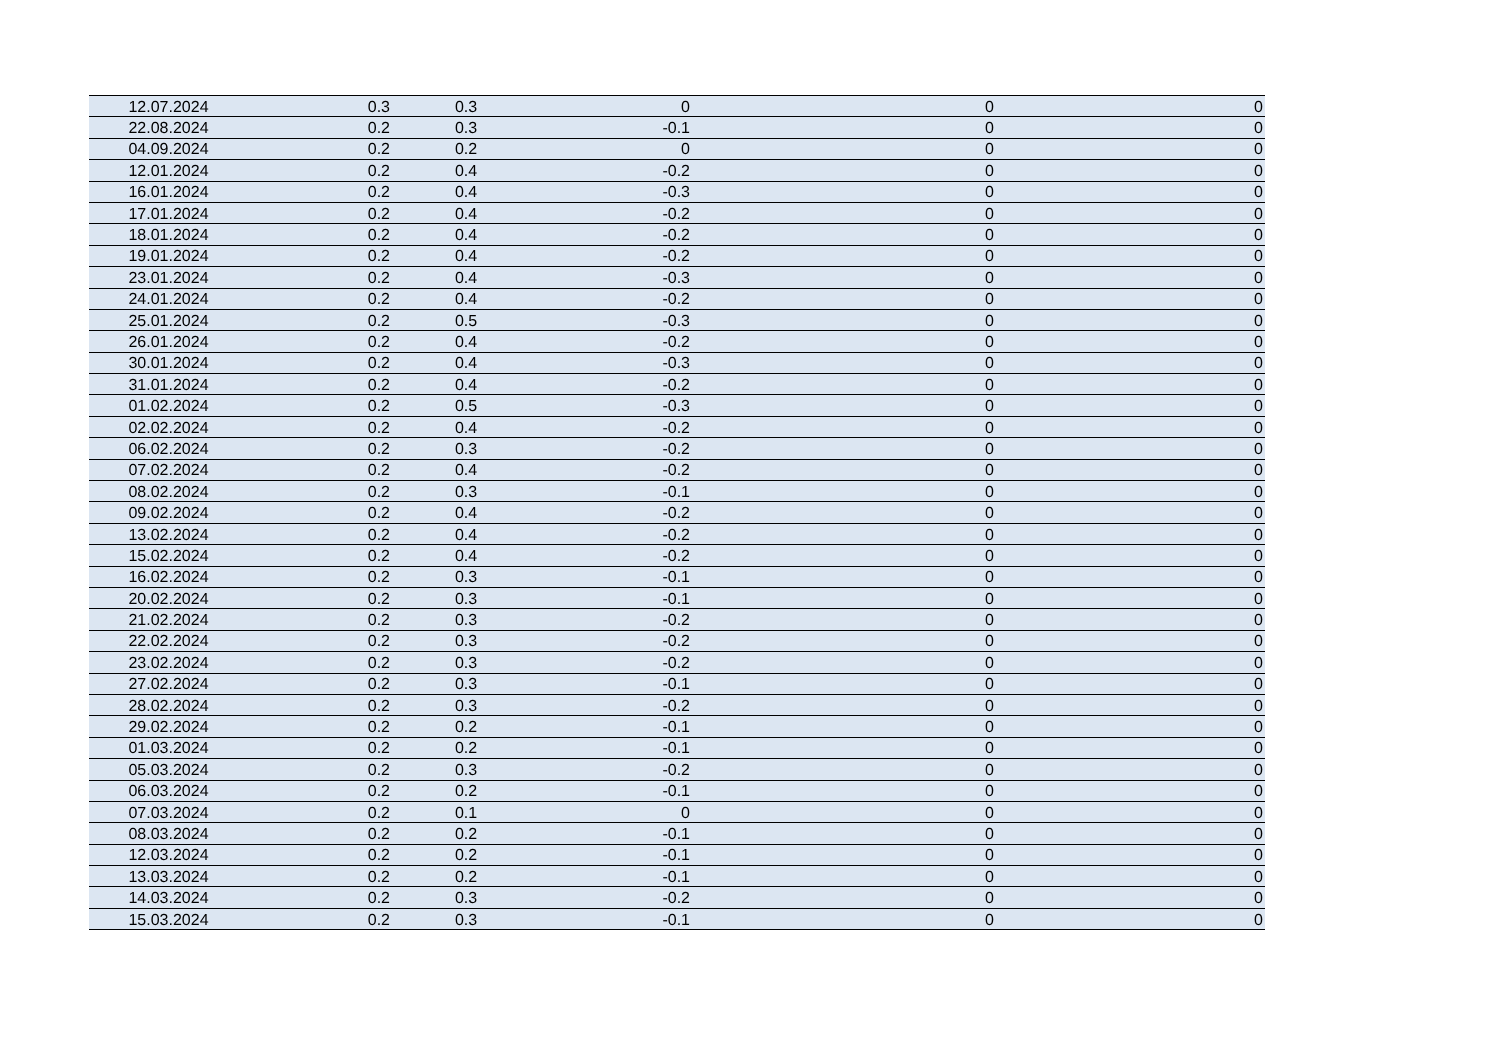| 12.07.2024 | 0.3 | 0.3 | 0 | 0 | 0 |
| 22.08.2024 | 0.2 | 0.3 | -0.1 | 0 | 0 |
| 04.09.2024 | 0.2 | 0.2 | 0 | 0 | 0 |
| 12.01.2024 | 0.2 | 0.4 | -0.2 | 0 | 0 |
| 16.01.2024 | 0.2 | 0.4 | -0.3 | 0 | 0 |
| 17.01.2024 | 0.2 | 0.4 | -0.2 | 0 | 0 |
| 18.01.2024 | 0.2 | 0.4 | -0.2 | 0 | 0 |
| 19.01.2024 | 0.2 | 0.4 | -0.2 | 0 | 0 |
| 23.01.2024 | 0.2 | 0.4 | -0.3 | 0 | 0 |
| 24.01.2024 | 0.2 | 0.4 | -0.2 | 0 | 0 |
| 25.01.2024 | 0.2 | 0.5 | -0.3 | 0 | 0 |
| 26.01.2024 | 0.2 | 0.4 | -0.2 | 0 | 0 |
| 30.01.2024 | 0.2 | 0.4 | -0.3 | 0 | 0 |
| 31.01.2024 | 0.2 | 0.4 | -0.2 | 0 | 0 |
| 01.02.2024 | 0.2 | 0.5 | -0.3 | 0 | 0 |
| 02.02.2024 | 0.2 | 0.4 | -0.2 | 0 | 0 |
| 06.02.2024 | 0.2 | 0.3 | -0.2 | 0 | 0 |
| 07.02.2024 | 0.2 | 0.4 | -0.2 | 0 | 0 |
| 08.02.2024 | 0.2 | 0.3 | -0.1 | 0 | 0 |
| 09.02.2024 | 0.2 | 0.4 | -0.2 | 0 | 0 |
| 13.02.2024 | 0.2 | 0.4 | -0.2 | 0 | 0 |
| 15.02.2024 | 0.2 | 0.4 | -0.2 | 0 | 0 |
| 16.02.2024 | 0.2 | 0.3 | -0.1 | 0 | 0 |
| 20.02.2024 | 0.2 | 0.3 | -0.1 | 0 | 0 |
| 21.02.2024 | 0.2 | 0.3 | -0.2 | 0 | 0 |
| 22.02.2024 | 0.2 | 0.3 | -0.2 | 0 | 0 |
| 23.02.2024 | 0.2 | 0.3 | -0.2 | 0 | 0 |
| 27.02.2024 | 0.2 | 0.3 | -0.1 | 0 | 0 |
| 28.02.2024 | 0.2 | 0.3 | -0.2 | 0 | 0 |
| 29.02.2024 | 0.2 | 0.2 | -0.1 | 0 | 0 |
| 01.03.2024 | 0.2 | 0.2 | -0.1 | 0 | 0 |
| 05.03.2024 | 0.2 | 0.3 | -0.2 | 0 | 0 |
| 06.03.2024 | 0.2 | 0.2 | -0.1 | 0 | 0 |
| 07.03.2024 | 0.2 | 0.1 | 0 | 0 | 0 |
| 08.03.2024 | 0.2 | 0.2 | -0.1 | 0 | 0 |
| 12.03.2024 | 0.2 | 0.2 | -0.1 | 0 | 0 |
| 13.03.2024 | 0.2 | 0.2 | -0.1 | 0 | 0 |
| 14.03.2024 | 0.2 | 0.3 | -0.2 | 0 | 0 |
| 15.03.2024 | 0.2 | 0.3 | -0.1 | 0 | 0 |